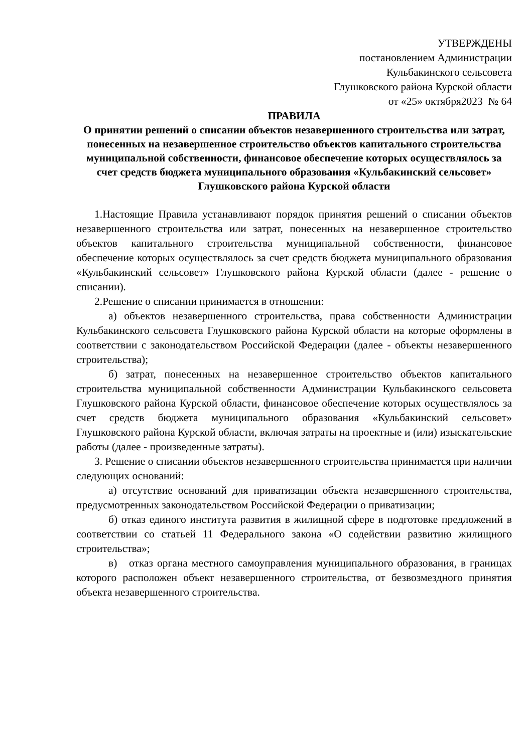УТВЕРЖДЕНЫ
постановлением Администрации
Кульбакинского сельсовета
Глушковского района Курской области
от «25» октября2023 № 64
ПРАВИЛА
О принятии решений о списании объектов незавершенного строительства или затрат, понесенных на незавершенное строительство объектов капитального строительства муниципальной собственности, финансовое обеспечение которых осуществлялось за счет средств бюджета муниципального образования «Кульбакинский сельсовет» Глушковского района Курской области
1.Настоящие Правила устанавливают порядок принятия решений о списании объектов незавершенного строительства или затрат, понесенных на незавершенное строительство объектов капитального строительства муниципальной собственности, финансовое обеспечение которых осуществлялось за счет средств бюджета муниципального образования «Кульбакинский сельсовет» Глушковского района Курской области (далее - решение о списании).
2.Решение о списании принимается в отношении:
а) объектов незавершенного строительства, права собственности Администрации Кульбакинского сельсовета Глушковского района Курской области на которые оформлены в соответствии с законодательством Российской Федерации (далее - объекты незавершенного строительства);
б) затрат, понесенных на незавершенное строительство объектов капитального строительства муниципальной собственности Администрации Кульбакинского сельсовета Глушковского района Курской области, финансовое обеспечение которых осуществлялось за счет средств бюджета муниципального образования «Кульбакинский сельсовет» Глушковского района Курской области, включая затраты на проектные и (или) изыскательские работы (далее - произведенные затраты).
3. Решение о списании объектов незавершенного строительства принимается при наличии следующих оснований:
а) отсутствие оснований для приватизации объекта незавершенного строительства, предусмотренных законодательством Российской Федерации о приватизации;
б) отказ единого института развития в жилищной сфере в подготовке предложений в соответствии со статьей 11 Федерального закона «О содействии развитию жилищного строительства»;
в) отказ органа местного самоуправления муниципального образования, в границах которого расположен объект незавершенного строительства, от безвозмездного принятия объекта незавершенного строительства.